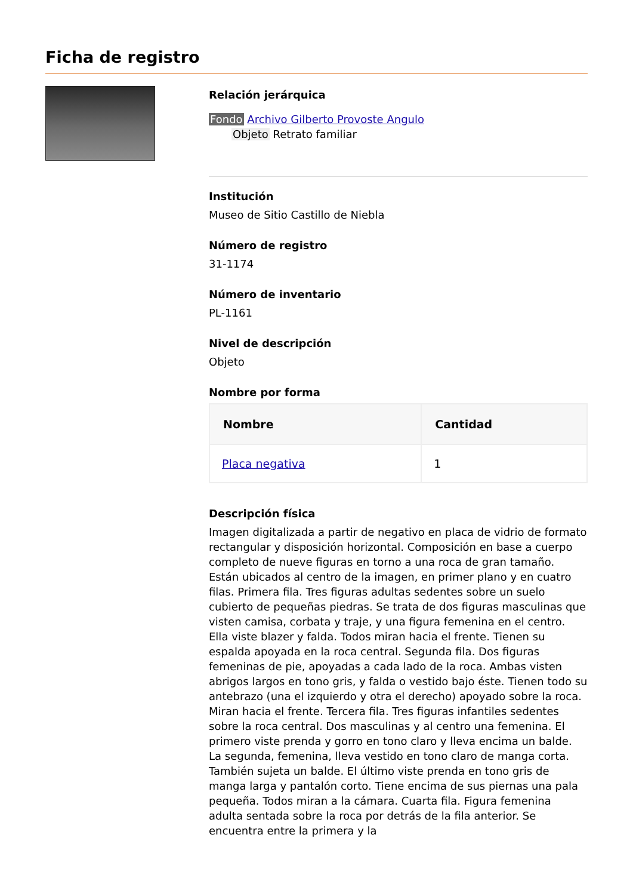Ficha de registro
Relación jerárquica
Fondo Archivo Gilberto Provoste Angulo
Objeto Retrato familiar
Institución
Museo de Sitio Castillo de Niebla
Número de registro
31-1174
Número de inventario
PL-1161
Nivel de descripción
Objeto
Nombre por forma
| Nombre | Cantidad |
| --- | --- |
| Placa negativa | 1 |
Descripción física
Imagen digitalizada a partir de negativo en placa de vidrio de formato rectangular y disposición horizontal. Composición en base a cuerpo completo de nueve figuras en torno a una roca de gran tamaño. Están ubicados al centro de la imagen, en primer plano y en cuatro filas. Primera fila. Tres figuras adultas sedentes sobre un suelo cubierto de pequeñas piedras. Se trata de dos figuras masculinas que visten camisa, corbata y traje, y una figura femenina en el centro. Ella viste blazer y falda. Todos miran hacia el frente. Tienen su espalda apoyada en la roca central. Segunda fila. Dos figuras femeninas de pie, apoyadas a cada lado de la roca. Ambas visten abrigos largos en tono gris, y falda o vestido bajo éste. Tienen todo su antebrazo (una el izquierdo y otra el derecho) apoyado sobre la roca. Miran hacia el frente. Tercera fila. Tres figuras infantiles sedentes sobre la roca central. Dos masculinas y al centro una femenina. El primero viste prenda y gorro en tono claro y lleva encima un balde. La segunda, femenina, lleva vestido en tono claro de manga corta. También sujeta un balde. El último viste prenda en tono gris de manga larga y pantalón corto. Tiene encima de sus piernas una pala pequeña. Todos miran a la cámara. Cuarta fila. Figura femenina adulta sentada sobre la roca por detrás de la fila anterior. Se encuentra entre la primera y la